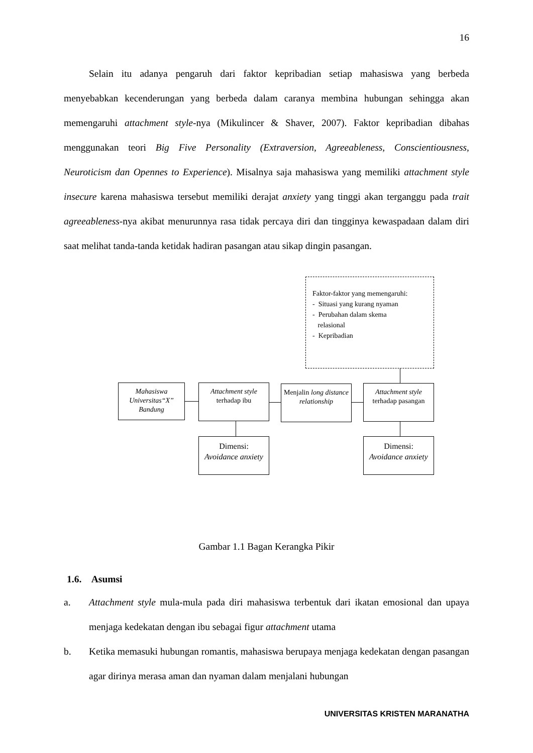16
Selain itu adanya pengaruh dari faktor kepribadian setiap mahasiswa yang berbeda menyebabkan kecenderungan yang berbeda dalam caranya membina hubungan sehingga akan memengaruhi attachment style-nya (Mikulincer & Shaver, 2007). Faktor kepribadian dibahas menggunakan teori Big Five Personality (Extraversion, Agreeableness, Conscientiousness, Neuroticism dan Opennes to Experience). Misalnya saja mahasiswa yang memiliki attachment style insecure karena mahasiswa tersebut memiliki derajat anxiety yang tinggi akan terganggu pada trait agreeableness-nya akibat menurunnya rasa tidak percaya diri dan tingginya kewaspadaan dalam diri saat melihat tanda-tanda ketidak hadiran pasangan atau sikap dingin pasangan.
Faktor-faktor yang memengaruhi:
- Situasi yang kurang nyaman
- Perubahan dalam skema
relasional
- Kepribadian
Mahasiswa Universitas“X” Bandung
Attachment style
terhadap ibu
Menjalin long distance relationship
Attachment style
terhadap pasangan
Dimensi:
Avoidance anxiety
Dimensi:
Avoidance anxiety
Gambar 1.1 Bagan Kerangka Pikir
1.6. Asumsi
a. Attachment style mula-mula pada diri mahasiswa terbentuk dari ikatan emosional dan upaya menjaga kedekatan dengan ibu sebagai figur attachment utama
b. Ketika memasuki hubungan romantis, mahasiswa berupaya menjaga kedekatan dengan pasangan agar dirinya merasa aman dan nyaman dalam menjalani hubungan
UNIVERSITAS KRISTEN MARANATHA